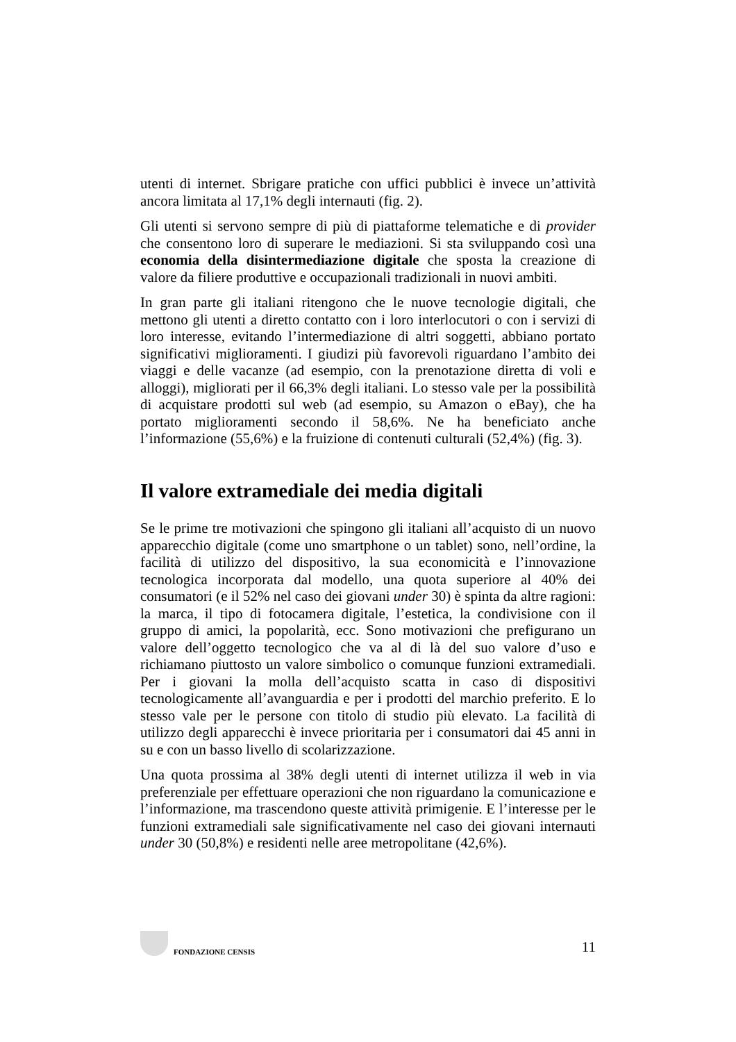utenti di internet. Sbrigare pratiche con uffici pubblici è invece un’attività ancora limitata al 17,1% degli internauti (fig. 2).
Gli utenti si servono sempre di più di piattaforme telematiche e di provider che consentono loro di superare le mediazioni. Si sta sviluppando così una economia della disintermediazione digitale che sposta la creazione di valore da filiere produttive e occupazionali tradizionali in nuovi ambiti.
In gran parte gli italiani ritengono che le nuove tecnologie digitali, che mettono gli utenti a diretto contatto con i loro interlocutori o con i servizi di loro interesse, evitando l’intermediazione di altri soggetti, abbiano portato significativi miglioramenti. I giudizi più favorevoli riguardano l’ambito dei viaggi e delle vacanze (ad esempio, con la prenotazione diretta di voli e alloggi), migliorati per il 66,3% degli italiani. Lo stesso vale per la possibilità di acquistare prodotti sul web (ad esempio, su Amazon o eBay), che ha portato miglioramenti secondo il 58,6%. Ne ha beneficiato anche l’informazione (55,6%) e la fruizione di contenuti culturali (52,4%) (fig. 3).
Il valore extramediale dei media digitali
Se le prime tre motivazioni che spingono gli italiani all’acquisto di un nuovo apparecchio digitale (come uno smartphone o un tablet) sono, nell’ordine, la facilità di utilizzo del dispositivo, la sua economicità e l’innovazione tecnologica incorporata dal modello, una quota superiore al 40% dei consumatori (e il 52% nel caso dei giovani under 30) è spinta da altre ragioni: la marca, il tipo di fotocamera digitale, l’estetica, la condivisione con il gruppo di amici, la popolarità, ecc. Sono motivazioni che prefigurano un valore dell’oggetto tecnologico che va al di là del suo valore d’uso e richiamano piuttosto un valore simbolico o comunque funzioni extramediali. Per i giovani la molla dell’acquisto scatta in caso di dispositivi tecnologicamente all’avanguardia e per i prodotti del marchio preferito. E lo stesso vale per le persone con titolo di studio più elevato. La facilità di utilizzo degli apparecchi è invece prioritaria per i consumatori dai 45 anni in su e con un basso livello di scolarizzazione.
Una quota prossima al 38% degli utenti di internet utilizza il web in via preferenziale per effettuare operazioni che non riguardano la comunicazione e l’informazione, ma trascendono queste attività primigenie. E l’interesse per le funzioni extramediali sale significativamente nel caso dei giovani internauti under 30 (50,8%) e residenti nelle aree metropolitane (42,6%).
FONDAZIONE CENSIS
11